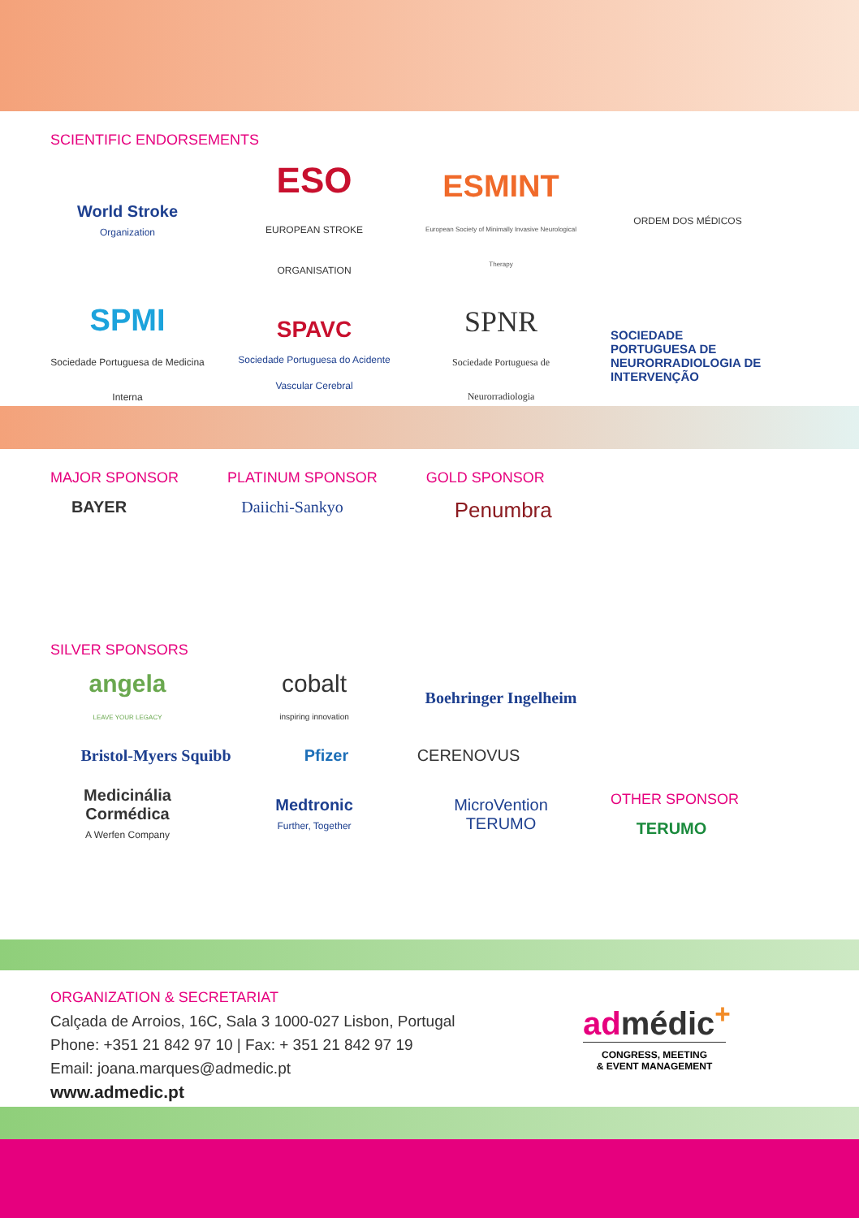SCIENTIFIC ENDORSEMENTS
World Stroke
Organization
ESO
EUROPEAN STROKE ORGANISATION
ESMINT
European Society of Minimally Invasive Neurological Therapy
ORDEM DOS MÉDICOS
SPMI
Sociedade Portuguesa de Medicina Interna
SPAVC
Sociedade Portuguesa do Acidente Vascular Cerebral
SPNR
Sociedade Portuguesa de Neurorradiologia
SOCIEDADE PORTUGUESA DE NEURORRADIOLOGIA DE INTERVENÇÃO
MAJOR SPONSOR
BAYER
PLATINUM SPONSOR
Daiichi-Sankyo
GOLD SPONSOR
Penumbra
SILVER SPONSORS
angela
LEAVE YOUR LEGACY
cobalt
inspiring innovation
Boehringer Ingelheim
Bristol-Myers Squibb Pfizer CERENOVUS
Medicinália Cormédica
A Werfen Company
Medtronic
Further, Together
MicroVention TERUMO
OTHER SPONSOR
TERUMO
ORGANIZATION & SECRETARIAT
Calçada de Arroios, 16C, Sala 3 1000-027 Lisbon, Portugal
Phone: +351 21 842 97 10 | Fax: + 351 21 842 97 19
Email: joana.marques@admedic.pt
www.admedic.pt
ad médic<sup>+</sup>
CONGRESS, MEETING
& EVENT MANAGEMENT